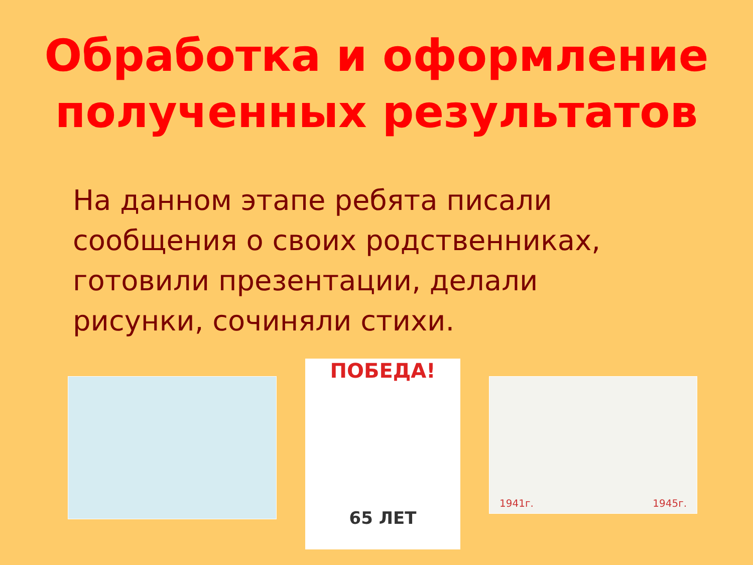Обработка и оформление
полученных результатов
На данном этапе ребята писали сообщения о своих родственниках, готовили презентации, делали рисунки, сочиняли стихи.
ПОБЕДА!
65 ЛЕТ
1941г. 1945г.